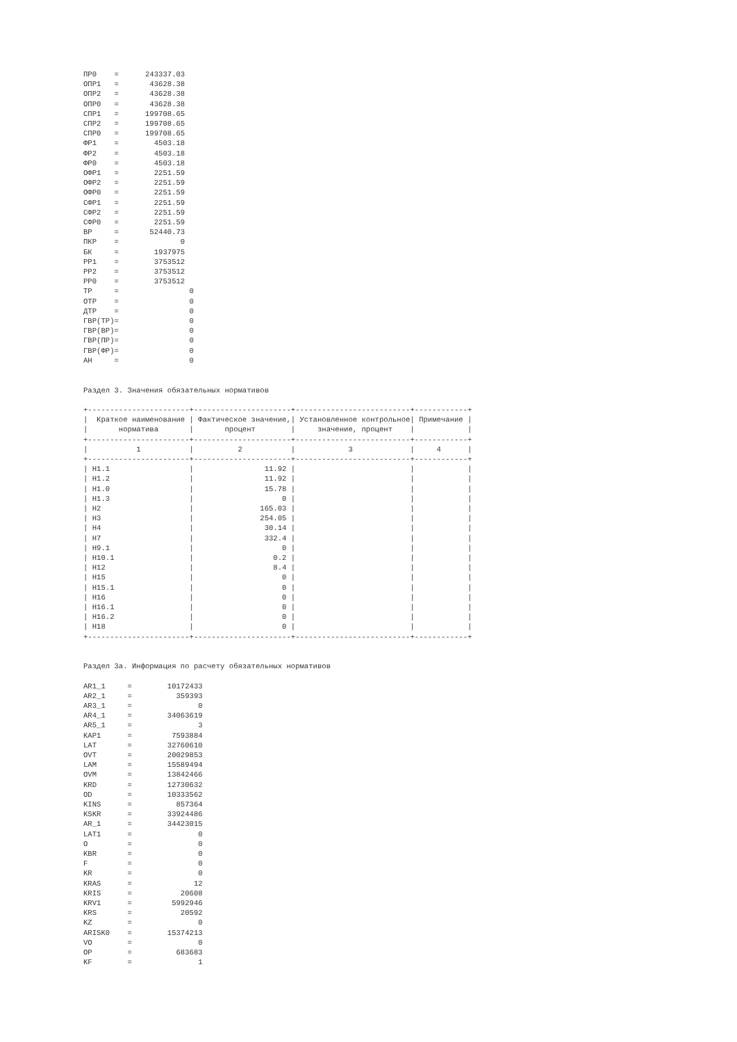ПР0    =      243337.03
ОПР1   =       43628.38
ОПР2   =       43628.38
ОПР0   =       43628.38
СПР1   =      199708.65
СПР2   =      199708.65
СПР0   =      199708.65
ФР1    =        4503.18
ФР2    =        4503.18
ФР0    =        4503.18
ОФР1   =        2251.59
ОФР2   =        2251.59
ОФР0   =        2251.59
СФР1   =        2251.59
СФР2   =        2251.59
СФР0   =        2251.59
ВР     =       52440.73
ПКР    =              0
БК     =        1937975
РР1    =        3753512
РР2    =        3753512
РР0    =        3753512
ТР     =                0
ОТР    =                0
ДТР    =                0
ГВР(ТР)=                0
ГВР(ВР)=                0
ГВР(ПР)=                0
ГВР(ФР)=                0
АН     =                0


Раздел 3. Значения обязательных нормативов

+-----------------------+----------------------+--------------------------+------------+
|  Краткое наименование | Фактическое значение,| Установленное контрольное| Примечание |
|       норматива       |       процент        |     значение, процент    |            |
+-----------------------+----------------------+--------------------------+------------+
|           1           |          2           |            3             |     4      |
+-----------------------+----------------------+--------------------------+------------+
| Н1.1                  |                11.92 |                          |            |
| Н1.2                  |                11.92 |                          |            |
| Н1.0                  |                15.78 |                          |            |
| Н1.3                  |                    0 |                          |            |
| Н2                    |               165.03 |                          |            |
| Н3                    |               254.05 |                          |            |
| Н4                    |                30.14 |                          |            |
| Н7                    |                332.4 |                          |            |
| Н9.1                  |                    0 |                          |            |
| Н10.1                 |                  0.2 |                          |            |
| Н12                   |                  8.4 |                          |            |
| Н15                   |                    0 |                          |            |
| Н15.1                 |                    0 |                          |            |
| Н16                   |                    0 |                          |            |
| Н16.1                 |                    0 |                          |            |
| Н16.2                 |                    0 |                          |            |
| Н18                   |                    0 |                          |            |
+-----------------------+----------------------+--------------------------+------------+


Раздел 3а. Информация по расчету обязательных нормативов

AR1_1     =        10172433
AR2_1     =          359393
AR3_1     =               0
AR4_1     =        34063619
AR5_1     =               3
KAP1      =         7593884
LAT       =        32760610
OVT       =        20029853
LAM       =        15589494
OVM       =        13842466
KRD       =        12730632
OD        =        10333562
KINS      =          857364
KSKR      =        33924486
AR_1      =        34423015
LAT1      =               0
O         =               0
KBR       =               0
F         =               0
KR        =               0
KRAS      =              12
KRIS      =           20608
KRV1      =         5992946
KRS       =           20592
KZ        =               0
ARISK0    =        15374213
VO        =               0
OP        =          683683
KF        =               1